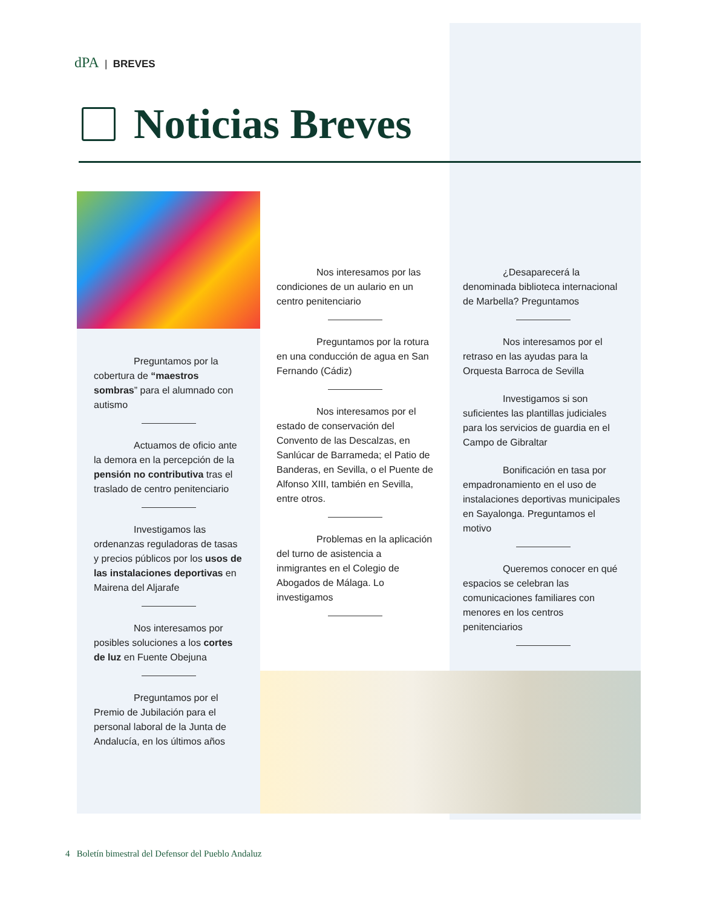dPA | BREVES
Noticias Breves
Preguntamos por la cobertura de “maestros sombras” para el alumnado con autismo
Actuamos de oficio ante la demora en la percepción de la pensión no contributiva tras el traslado de centro penitenciario
Investigamos las ordenanzas reguladoras de tasas y precios públicos por los usos de las instalaciones deportivas en Mairena del Aljarafe
Nos interesamos por posibles soluciones a los cortes de luz en Fuente Obejuna
Preguntamos por el Premio de Jubilación para el personal laboral de la Junta de Andalucía, en los últimos años
Nos interesamos por las condiciones de un aulario en un centro penitenciario
Preguntamos por la rotura en una conducción de agua en San Fernando (Cádiz)
Nos interesamos por el estado de conservación del Convento de las Descalzas, en Sanlúcar de Barrameda; el Patio de Banderas, en Sevilla, o el Puente de Alfonso XIII, también en Sevilla, entre otros.
Problemas en la aplicación del turno de asistencia a inmigrantes en el Colegio de Abogados de Málaga. Lo investigamos
¿Desaparecerá la denominada biblioteca internacional de Marbella? Preguntamos
Nos interesamos por el retraso en las ayudas para la Orquesta Barroca de Sevilla
Investigamos si son suficientes las plantillas judiciales para los servicios de guardia en el Campo de Gibraltar
Bonificación en tasa por empadronamiento en el uso de instalaciones deportivas municipales en Sayalonga. Preguntamos el motivo
Queremos conocer en qué espacios se celebran las comunicaciones familiares con menores en los centros penitenciarios
4 Boletín bimestral del Defensor del Pueblo Andaluz